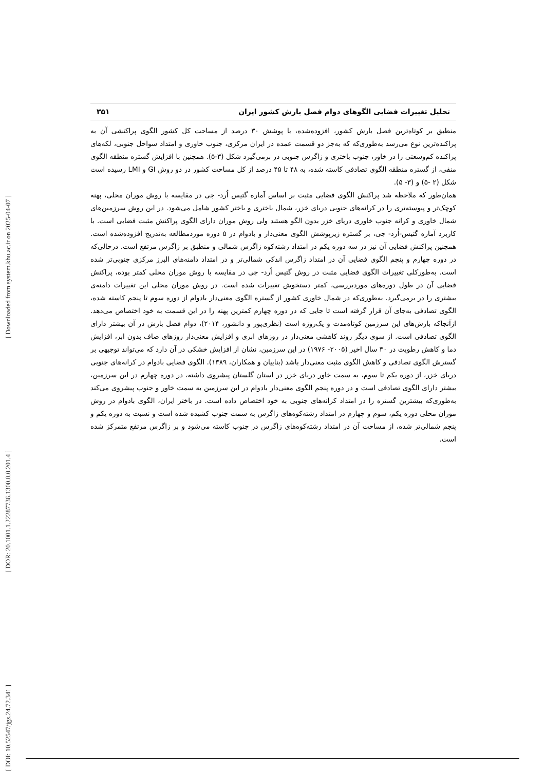[ Downloaded from system.khu.ac.ir on 2025-04-07 ]
[ DOR: 20.1001.1.22287736.1300.0.0.201.4 ]
[ DOI: 10.52547/jgs.24.72.341 ]
تحلیل تغییرات فضایی الگوهای دوام فصل بارش کشور ایران ۳۵۱
منطبق بر کوتاه‌ترین فصل بارش کشور، افزوده‌شده، با پوشش ۳۰ درصد از مساحت کل کشور الگوی پراکنشی آن به پراکنده‌ترین نوع می‌رسد به‌طوری‌که که به‌جز دو قسمت عمده در ایران مرکزی، جنوب خاوری و امتداد سواحل جنوبی، لکه‌های پراکنده کم‌وسعتی را در خاور، جنوب باختری و زاگرس جنوبی در برمی‌گیرد شکل (۳-۵). همچنین با افزایش گستره منطقه الگوی منفی، از گستره منطقه الگوی تصادفی کاسته شده، به ۴۸ تا ۴۵ درصد از کل مساحت کشور در دو روش GI و LMI رسیده است شکل (۲ -۵) و (۳- ۵).
همان‌طور که ملاحظه شد پراکنش الگوی فضایی مثبت بر اساس آماره گتیس اُرد- جی در مقایسه با روش موران محلی، پهنه کوچک‌تر و پیوسته‌تری را در کرانه‌های جنوبی دریای خزر، شمال باختری و باختر کشور شامل می‌شود. در این روش سرزمین‌های شمال خاوری و کرانه جنوب خاوری دریای خزر بدون الگو هستند ولی روش موران دارای الگوی پراکنش مثبت فضایی است. با کاربرد آماره گتیس-اُرد- جی، بر گستره زیرپوشش الگوی معنی‌دار و بادوام در ۵ دوره موردمطالعه به‌تدریج افزوده‌شده است. همچنین پراکنش فضایی آن نیز در سه دوره یکم در امتداد رشته‌کوه زاگرس شمالی و منطبق بر زاگرس مرتفع است. درحالی‌که در دوره چهارم و پنجم الگوی فضایی آن در امتداد زاگرس اندکی شمالی‌تر و در امتداد دامنه‌های البرز مرکزی جنوبی‌تر شده است. به‌طورکلی تغییرات الگوی فضایی مثبت در روش گتیس اُرد- جی در مقایسه با روش موران محلی کمتر بوده، پراکنش فضایی آن در طول دوره‌های موردبررسی، کمتر دستخوش تغییرات شده است. در روش موران محلی این تغییرات دامنه‌ی بیشتری را در برمی‌گیرد. به‌طوری‌که در شمال خاوری کشور از گستره الگوی معنی‌دار بادوام از دوره سوم تا پنجم کاسته شده، الگوی تصادفی به‌جای آن قرار گرفته است تا جایی که در دوره چهارم کمترین پهنه را در این قسمت به خود اختصاص می‌دهد. ازآنجاکه بارش‌های این سرزمین کوتاه‌مدت و یک‌روزه است (نظری‌پور و دانشور، ۲۰۱۴)، دوام فصل بارش در آن بیشتر دارای الگوی تصادفی است. از سوی دیگر روند کاهشی معنی‌دار در روزهای ابری و افزایش معنی‌دار روزهای صاف بدون ابر، افزایش دما و کاهش رطوبت در ۳۰ سال اخیر (۲۰۰۵- ۱۹۷۶) در این سرزمین، نشان از افزایش خشکی در آن دارد که می‌تواند توجیهی بر گسترش الگوی تصادفی و کاهش الگوی مثبت معنی‌دار باشد (بناییان و همکاران، ۱۳۸۹). الگوی فضایی بادوام در کرانه‌های جنوبی دریای خزر، از دوره یکم تا سوم، به سمت خاور دریای خزر در استان گلستان پیشروی داشته، در دوره چهارم در این سرزمین، بیشتر دارای الگوی تصادفی است و در دوره پنجم الگوی معنی‌دار بادوام در این سرزمین به سمت خاور و جنوب پیشروی می‌کند به‌طوری‌که بیشترین گستره را در امتداد کرانه‌های جنوبی به خود اختصاص داده است. در باختر ایران، الگوی بادوام در روش موران محلی دوره یکم، سوم و چهارم در امتداد رشته‌کوه‌های زاگرس به سمت جنوب کشیده شده است و نسبت به دوره یکم و پنجم شمالی‌تر شده، از مساحت آن در امتداد رشته‌کوه‌های زاگرس در جنوب کاسته می‌شود و بر زاگرس مرتفع متمرکز شده است.